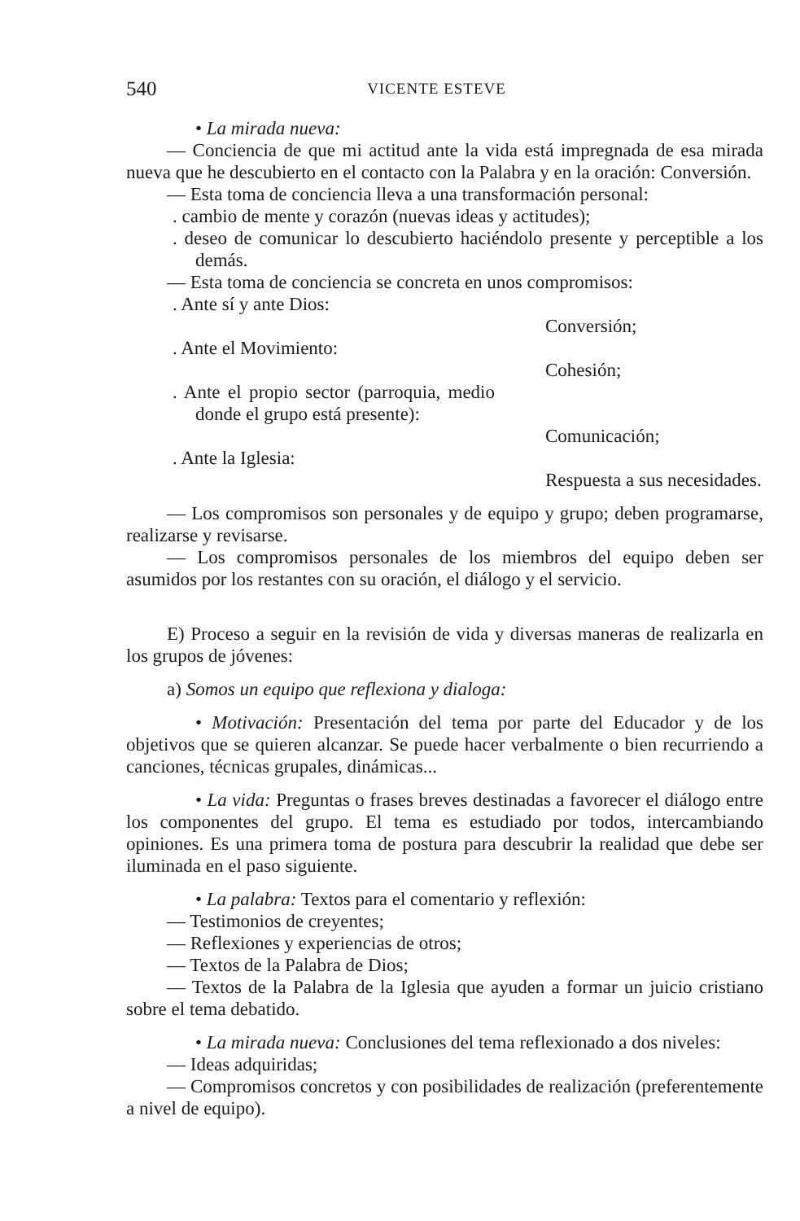540 VICENTE ESTEVE
• La mirada nueva:
— Conciencia de que mi actitud ante la vida está impregnada de esa mirada nueva que he descubierto en el contacto con la Palabra y en la oración: Conversión.
— Esta toma de conciencia lleva a una transformación personal:
. cambio de mente y corazón (nuevas ideas y actitudes);
. deseo de comunicar lo descubierto haciéndolo presente y perceptible a los demás.
— Esta toma de conciencia se concreta en unos compromisos:
. Ante sí y ante Dios:
Conversión;
. Ante el Movimiento:
Cohesión;
. Ante el propio sector (parroquia, medio donde el grupo está presente):
Comunicación;
. Ante la Iglesia:
Respuesta a sus necesidades.
— Los compromisos son personales y de equipo y grupo; deben programarse, realizarse y revisarse.
— Los compromisos personales de los miembros del equipo deben ser asumidos por los restantes con su oración, el diálogo y el servicio.
E) Proceso a seguir en la revisión de vida y diversas maneras de realizarla en los grupos de jóvenes:
a) Somos un equipo que reflexiona y dialoga:
• Motivación: Presentación del tema por parte del Educador y de los objetivos que se quieren alcanzar. Se puede hacer verbalmente o bien recurriendo a canciones, técnicas grupales, dinámicas...
• La vida: Preguntas o frases breves destinadas a favorecer el diálogo entre los componentes del grupo. El tema es estudiado por todos, intercambiando opiniones. Es una primera toma de postura para descubrir la realidad que debe ser iluminada en el paso siguiente.
• La palabra: Textos para el comentario y reflexión:
— Testimonios de creyentes;
— Reflexiones y experiencias de otros;
— Textos de la Palabra de Dios;
— Textos de la Palabra de la Iglesia que ayuden a formar un juicio cristiano sobre el tema debatido.
• La mirada nueva: Conclusiones del tema reflexionado a dos niveles:
— Ideas adquiridas;
— Compromisos concretos y con posibilidades de realización (preferentemente a nivel de equipo).